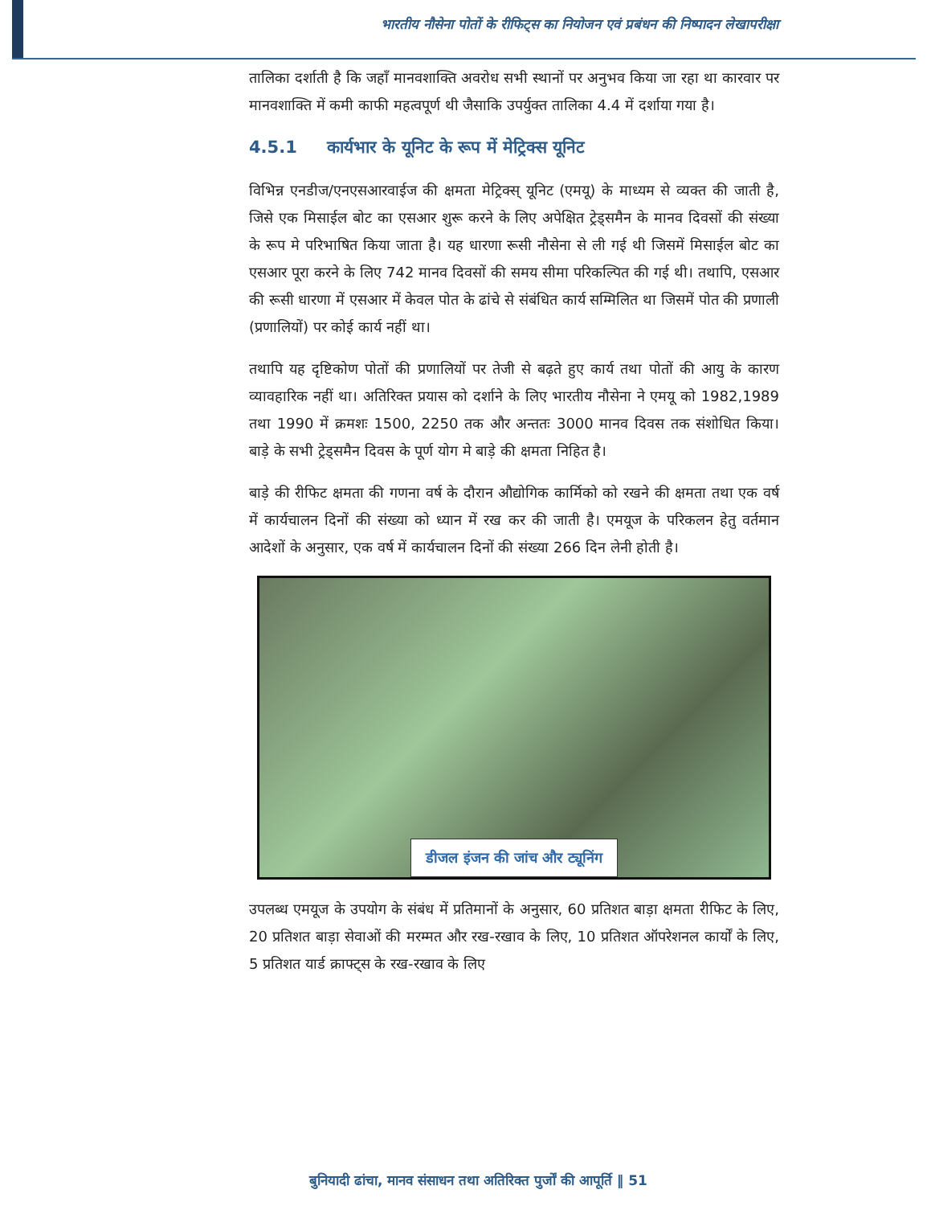भारतीय नौसेना पोतों के रीफिट्स का नियोजन एवं प्रबंधन की निष्पादन लेखापरीक्षा
तालिका दर्शाती है कि जहाँ मानवशाक्ति अवरोध सभी स्थानों पर अनुभव किया जा रहा था कारवार पर मानवशाक्ति में कमी काफी महत्वपूर्ण थी जैसाकि उपर्युक्त तालिका 4.4 में दर्शाया गया है।
4.5.1 कार्यभार के यूनिट के रूप में मेट्रिक्स यूनिट
विभिन्न एनडीज/एनएसआरवाईज की क्षमता मेट्रिक्स् यूनिट (एमयू) के माध्यम से व्यक्त की जाती है, जिसे एक मिसाईल बोट का एसआर शुरू करने के लिए अपेक्षित ट्रेड्समैन के मानव दिवसों की संख्या के रूप मे परिभाषित किया जाता है। यह धारणा रूसी नौसेना से ली गई थी जिसमें मिसाईल बोट का एसआर पूरा करने के लिए 742 मानव दिवसों की समय सीमा परिकल्पित की गई थी। तथापि, एसआर की रूसी धारणा में एसआर में केवल पोत के ढांचे से संबंधित कार्य सम्मिलित था जिसमें पोत की प्रणाली (प्रणालियों) पर कोई कार्य नहीं था।
तथापि यह दृष्टिकोण पोतों की प्रणालियों पर तेजी से बढ़ते हुए कार्य तथा पोतों की आयु के कारण व्यावहारिक नहीं था। अतिरिक्त प्रयास को दर्शाने के लिए भारतीय नौसेना ने एमयू को 1982,1989 तथा 1990 में क्रमशः 1500, 2250 तक और अन्ततः 3000 मानव दिवस तक संशोधित किया। बाड़े के सभी ट्रेड्समैन दिवस के पूर्ण योग मे बाड़े की क्षमता निहित है।
बाड़े की रीफिट क्षमता की गणना वर्ष के दौरान औद्योगिक कार्मिको को रखने की क्षमता तथा एक वर्ष में कार्यचालन दिनों की संख्या को ध्यान में रख कर की जाती है। एमयूज के परिकलन हेतु वर्तमान आदेशों के अनुसार, एक वर्ष में कार्यचालन दिनों की संख्या 266 दिन लेनी होती है।
डीजल इंजन की जांच और ट्यूनिंग
उपलब्ध एमयूज के उपयोग के संबंध में प्रतिमानों के अनुसार, 60 प्रतिशत बाड़ा क्षमता रीफिट के लिए, 20 प्रतिशत बाड़ा सेवाओं की मरम्मत और रख-रखाव के लिए, 10 प्रतिशत ऑपरेशनल कार्यों के लिए, 5 प्रतिशत यार्ड क्राफ्ट्स के रख-रखाव के लिए
बुनियादी ढांचा, मानव संसाधन तथा अतिरिक्त पुर्जों की आपूर्ति ‖ 51